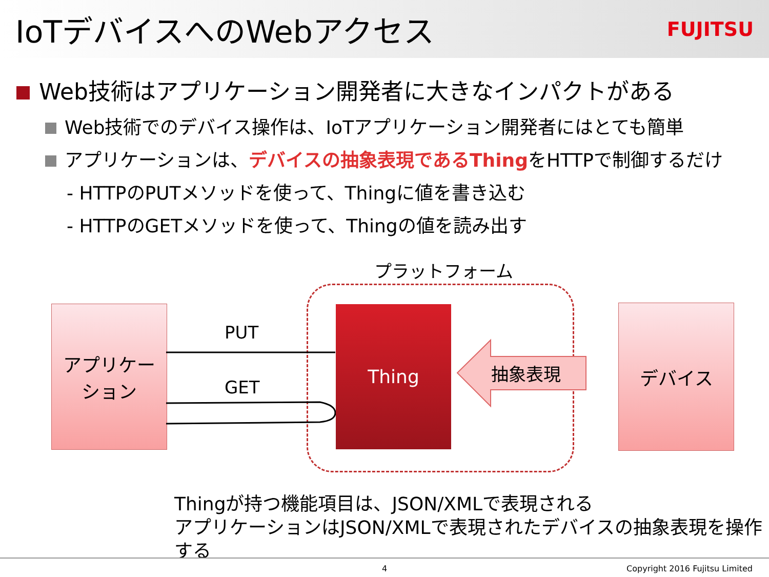IoTデバイスへのWebアクセス
FUJITSU
Web技術はアプリケーション開発者に大きなインパクトがある
Web技術でのデバイス操作は、IoTアプリケーション開発者にはとても簡単
アプリケーションは、デバイスの抽象表現であるThingをHTTPで制御するだけ
- HTTPのPUTメソッドを使って、Thingに値を書き込む
- HTTPのGETメソッドを使って、Thingの値を読み出す
プラットフォーム
アプリケー
ション
PUT
GET
Thing
抽象表現
デバイス
Thingが持つ機能項目は、JSON/XMLで表現される
アプリケーションはJSON/XMLで表現されたデバイスの抽象表現を操作する
4 Copyright 2016 Fujitsu Limited